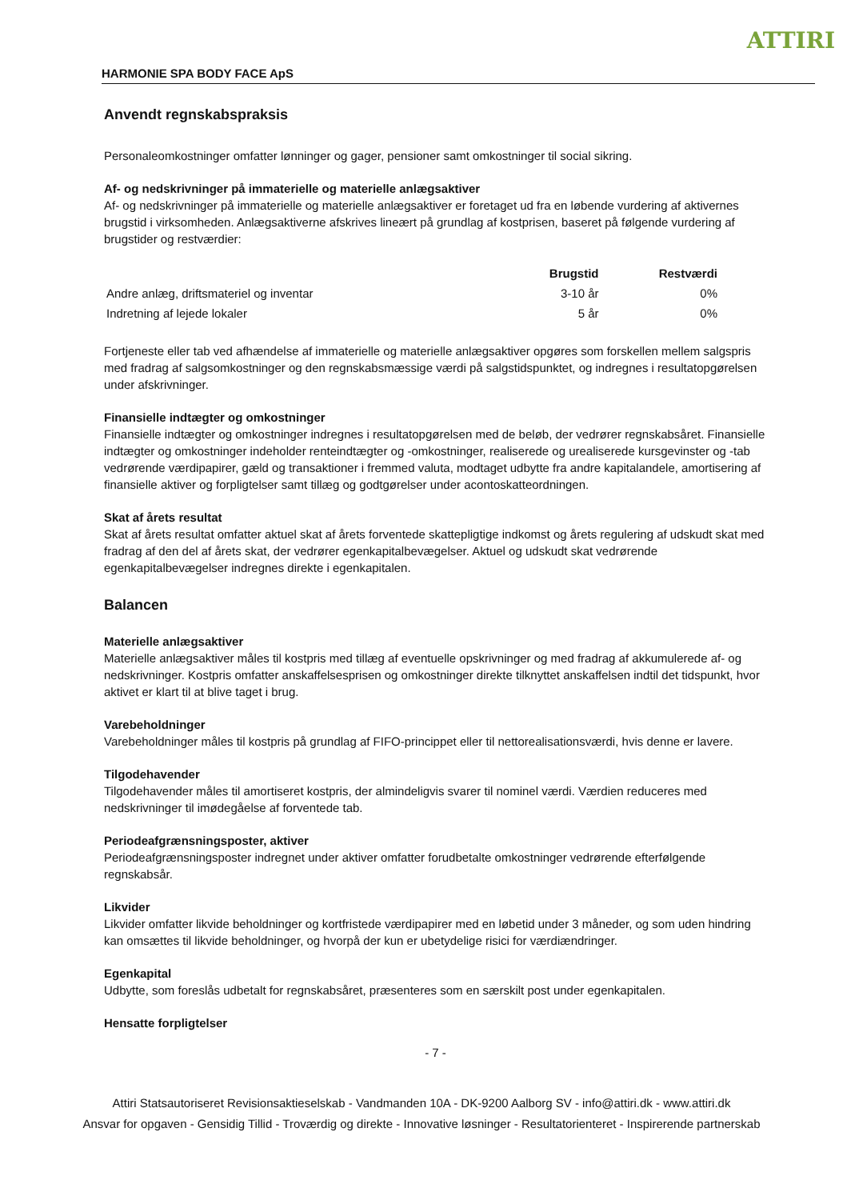ATTIRI
HARMONIE SPA BODY FACE ApS
Anvendt regnskabspraksis
Personaleomkostninger omfatter lønninger og gager, pensioner samt omkostninger til social sikring.
Af- og nedskrivninger på immaterielle og materielle anlægsaktiver
Af- og nedskrivninger på immaterielle og materielle anlægsaktiver er foretaget ud fra en løbende vurdering af aktivernes brugstid i virksomheden. Anlægsaktiverne afskrives lineært på grundlag af kostprisen, baseret på følgende vurdering af brugstider og restværdier:
| | Brugstid | Restværdi |
| --- | --- | --- |
| Andre anlæg, driftsmateriel og inventar | 3-10 år | 0% |
| Indretning af lejede lokaler | 5 år | 0% |
Fortjeneste eller tab ved afhændelse af immaterielle og materielle anlægsaktiver opgøres som forskellen mellem salgspris med fradrag af salgsomkostninger og den regnskabsmæssige værdi på salgstidspunktet, og indregnes i resultatopgørelsen under afskrivninger.
Finansielle indtægter og omkostninger
Finansielle indtægter og omkostninger indregnes i resultatopgørelsen med de beløb, der vedrører regnskabsåret. Finansielle indtægter og omkostninger indeholder renteindtægter og -omkostninger, realiserede og urealiserede kursgevinster og -tab vedrørende værdipapirer, gæld og transaktioner i fremmed valuta, modtaget udbytte fra andre kapitalandele, amortisering af finansielle aktiver og forpligtelser samt tillæg og godtgørelser under acontoskatteordningen.
Skat af årets resultat
Skat af årets resultat omfatter aktuel skat af årets forventede skattepligtige indkomst og årets regulering af udskudt skat med fradrag af den del af årets skat, der vedrører egenkapitalbevægelser. Aktuel og udskudt skat vedrørende egenkapitalbevægelser indregnes direkte i egenkapitalen.
Balancen
Materielle anlægsaktiver
Materielle anlægsaktiver måles til kostpris med tillæg af eventuelle opskrivninger og med fradrag af akkumulerede af- og nedskrivninger. Kostpris omfatter anskaffelsesprisen og omkostninger direkte tilknyttet anskaffelsen indtil det tidspunkt, hvor aktivet er klart til at blive taget i brug.
Varebeholdninger
Varebeholdninger måles til kostpris på grundlag af FIFO-princippet eller til nettorealisationsværdi, hvis denne er lavere.
Tilgodehavender
Tilgodehavender måles til amortiseret kostpris, der almindeligvis svarer til nominel værdi. Værdien reduceres med nedskrivninger til imødegåelse af forventede tab.
Periodeafgrænsningsposter, aktiver
Periodeafgrænsningsposter indregnet under aktiver omfatter forudbetalte omkostninger vedrørende efterfølgende regnskabsår.
Likvider
Likvider omfatter likvide beholdninger og kortfristede værdipapirer med en løbetid under 3 måneder, og som uden hindring kan omsættes til likvide beholdninger, og hvorpå der kun er ubetydelige risici for værdiændringer.
Egenkapital
Udbytte, som foreslås udbetalt for regnskabsåret, præsenteres som en særskilt post under egenkapitalen.
Hensatte forpligtelser
- 7 -
Attiri Statsautoriseret Revisionsaktieselskab - Vandmanden 10A - DK-9200 Aalborg SV - info@attiri.dk - www.attiri.dk
Ansvar for opgaven - Gensidig Tillid - Troværdig og direkte - Innovative løsninger - Resultatorienteret - Inspirerende partnerskab